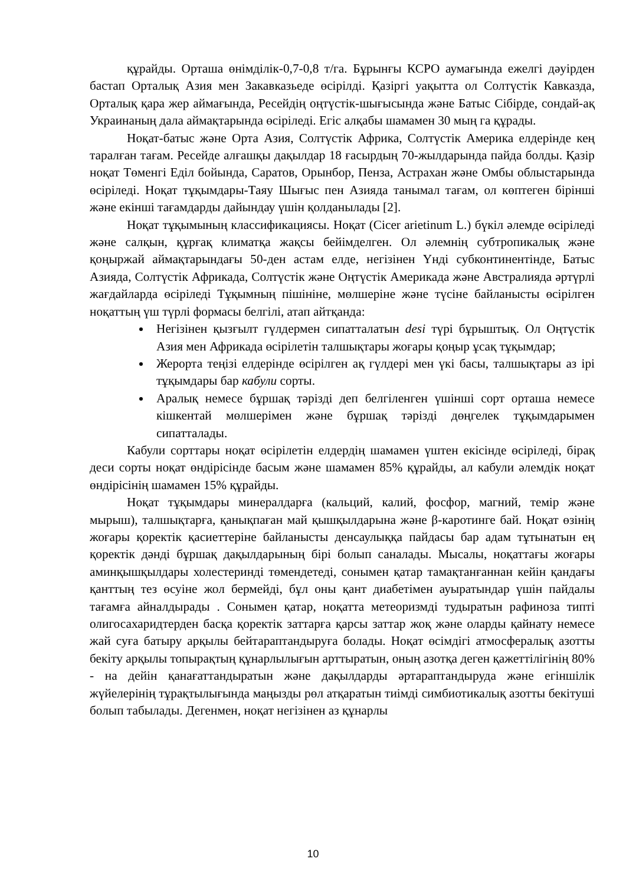құрайды. Орташа өнімділік-0,7-0,8 т/га. Бұрынғы КСРО аумағында ежелгі дәуірден бастап Орталық Азия мен Закавказьеде өсірілді. Қазіргі уақытта ол Солтүстік Кавказда, Орталық қара жер аймағында, Ресейдің оңтүстік-шығысында және Батыс Сібірде, сондай-ақ Украинаның дала аймақтарында өсіріледі. Егіс алқабы шамамен 30 мың га құрады.
Ноқат-батыс және Орта Азия, Солтүстік Африка, Солтүстік Америка елдерінде кең таралған тағам. Ресейде алғашқы дақылдар 18 ғасырдың 70-жылдарында пайда болды. Қазір ноқат Төменгі Еділ бойында, Саратов, Орынбор, Пенза, Астрахан және Омбы облыстарында өсіріледі. Ноқат тұқымдары-Таяу Шығыс пен Азияда танымал тағам, ол көптеген бірінші және екінші тағамдарды дайындау үшін қолданылады [2].
Ноқат тұқымының классификациясы. Ноқат (Cicer arietinum L.) бүкіл әлемде өсіріледі және салқын, құрғақ климатқа жақсы бейімделген. Ол әлемнің субтропикалық және қоңыржай аймақтарындағы 50-ден астам елде, негізінен Үнді субконтинентінде, Батыс Азияда, Солтүстік Африкада, Солтүстік және Оңтүстік Америкада және Австралияда әртүрлі жағдайларда өсіріледі Тұқымның пішініне, мөлшеріне және түсіне байланысты өсірілген ноқаттың үш түрлі формасы белгілі, атап айтқанда:
Негізінен қызғылт гүлдермен сипатталатын desi түрі бұрыштық. Ол Оңтүстік Азия мен Африкада өсірілетін талшықтары жоғары қоңыр ұсақ тұқымдар;
Жерорта теңізі елдерінде өсірілген ақ гүлдері мен үкі басы, талшықтары аз ірі тұқымдары бар кабули сорты.
Аралық немесе бұршақ тәрізді деп белгіленген үшінші сорт орташа немесе кішкентай мөлшерімен және бұршақ тәрізді дөңгелек тұқымдарымен сипатталады.
Кабули сорттары ноқат өсірілетін елдердің шамамен үштен екісінде өсіріледі, бірақ деси сорты ноқат өндірісінде басым және шамамен 85% құрайды, ал кабули әлемдік ноқат өндірісінің шамамен 15% құрайды.
Ноқат тұқымдары минералдарға (кальций, калий, фосфор, магний, темір және мырыш), талшықтарға, қанықпаған май қышқылдарына және β-каротинге бай. Ноқат өзінің жоғары қоректік қасиеттеріне байланысты денсаулыққа пайдасы бар адам тұтынатын ең қоректік дәнді бұршақ дақылдарының бірі болып саналады. Мысалы, ноқаттағы жоғары аминқышқылдары холестеринді төмендетеді, сонымен қатар тамақтанғаннан кейін қандағы қанттың тез өсуіне жол бермейді, бұл оны қант диабетімен ауыратындар үшін пайдалы тағамға айналдырады . Сонымен қатар, ноқатта метеоризмді тудыратын рафиноза типті олигосахаридтерден басқа қоректік заттарға қарсы заттар жоқ және оларды қайнату немесе жай суға батыру арқылы бейтараптандыруға болады. Ноқат өсімдігі атмосфералық азотты бекіту арқылы топырақтың құнарлылығын арттыратын, оның азотқа деген қажеттілігінің 80% - на дейін қанағаттандыратын және дақылдарды әртараптандыруда және егіншілік жүйелерінің тұрақтылығында маңызды рөл атқаратын тиімді симбиотикалық азотты бекітуші болып табылады. Дегенмен, ноқат негізінен аз құнарлы
10